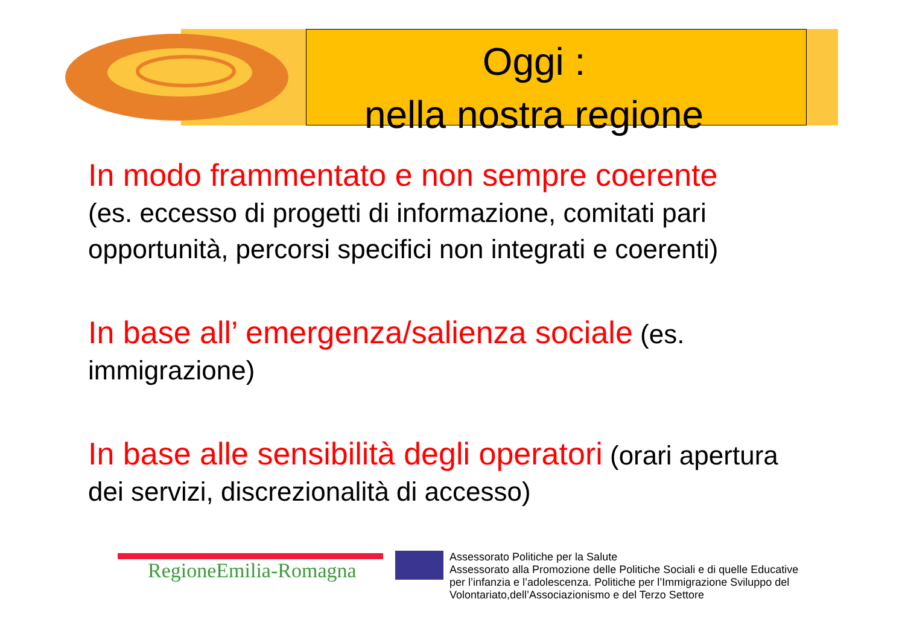Oggi :
nella nostra regione
In modo frammentato e non sempre coerente
(es. eccesso di progetti di informazione, comitati pari opportunità, percorsi specifici non integrati e coerenti)
In base all’ emergenza/salienza sociale (es. immigrazione)
In base alle sensibilità degli operatori (orari apertura dei servizi, discrezionalità di accesso)
RegioneEmilia-Romagna
Assessorato Politiche per la Salute
Assessorato alla Promozione delle Politiche Sociali e di quelle Educative
per l’infanzia e l’adolescenza. Politiche per l’Immigrazione Sviluppo del
Volontariato,dell’Associazionismo e del Terzo Settore